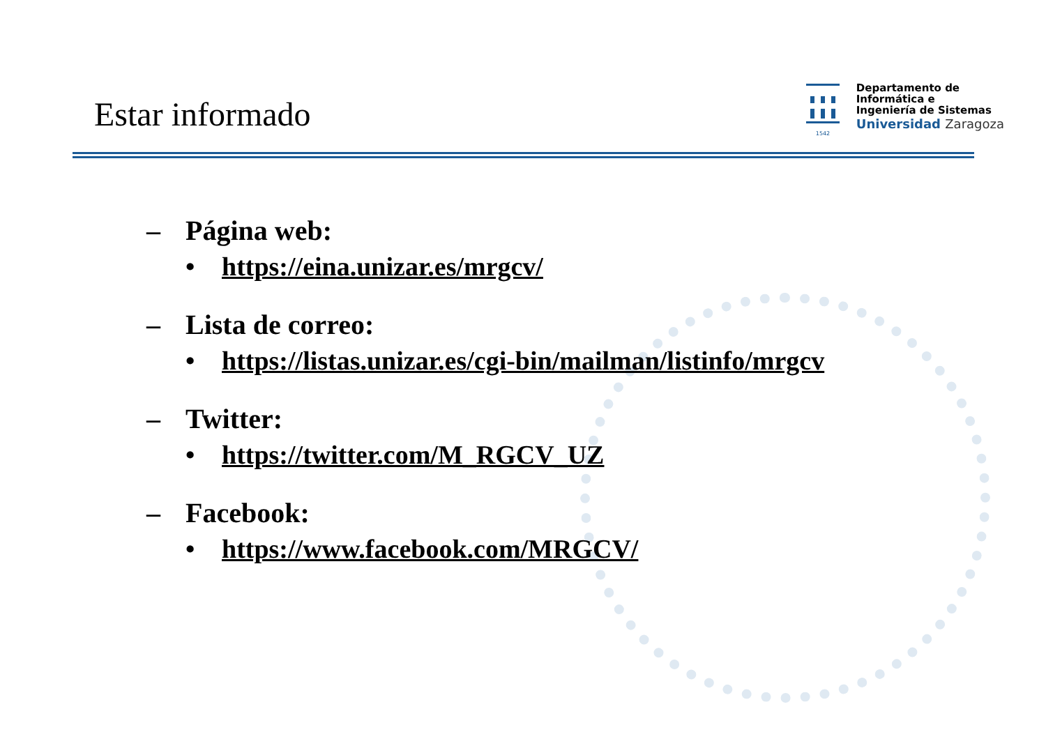Estar informado
1542
Departamento de
Informática e
Ingeniería de Sistemas
Universidad Zaragoza
– Página web:
• https://eina.unizar.es/mrgcv/
– Lista de correo:
• https://listas.unizar.es/cgi-bin/mailman/listinfo/mrgcv
– Twitter:
• https://twitter.com/M_RGCV_UZ
– Facebook:
• https://www.facebook.com/MRGCV/